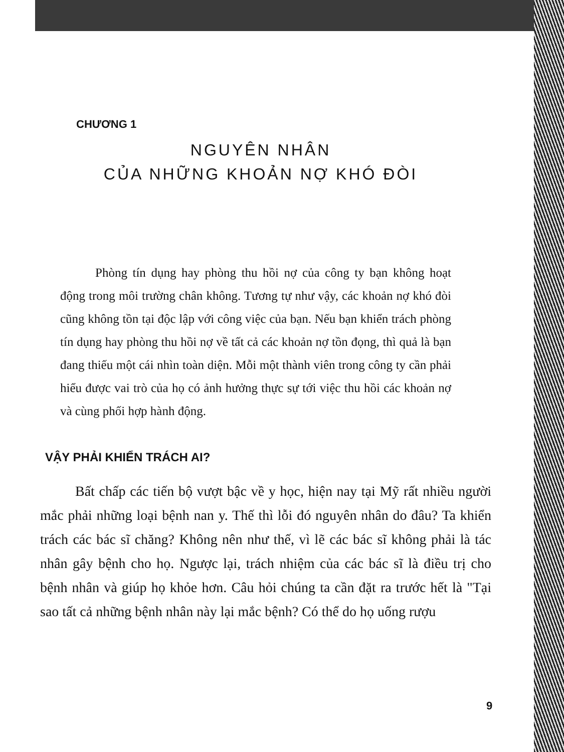CHƯƠNG 1
NGUYÊN NHÂN
CỦA NHỮNG KHOẢN NỢ KHÓ ĐÒI
Phòng tín dụng hay phòng thu hồi nợ của công ty bạn không hoạt động trong môi trường chân không. Tương tự như vậy, các khoản nợ khó đòi cũng không tồn tại độc lập với công việc của bạn. Nếu bạn khiển trách phòng tín dụng hay phòng thu hồi nợ về tất cả các khoản nợ tồn đọng, thì quả là bạn đang thiếu một cái nhìn toàn diện. Mỗi một thành viên trong công ty cần phải hiểu được vai trò của họ có ảnh hưởng thực sự tới việc thu hồi các khoản nợ và cùng phối hợp hành động.
VẬY PHẢI KHIỂN TRÁCH AI?
Bất chấp các tiến bộ vượt bậc về y học, hiện nay tại Mỹ rất nhiều người mắc phải những loại bệnh nan y. Thế thì lỗi đó nguyên nhân do đâu? Ta khiển trách các bác sĩ chăng? Không nên như thế, vì lẽ các bác sĩ không phải là tác nhân gây bệnh cho họ. Ngược lại, trách nhiệm của các bác sĩ là điều trị cho bệnh nhân và giúp họ khỏe hơn. Câu hỏi chúng ta cần đặt ra trước hết là "Tại sao tất cả những bệnh nhân này lại mắc bệnh? Có thể do họ uống rượu
9